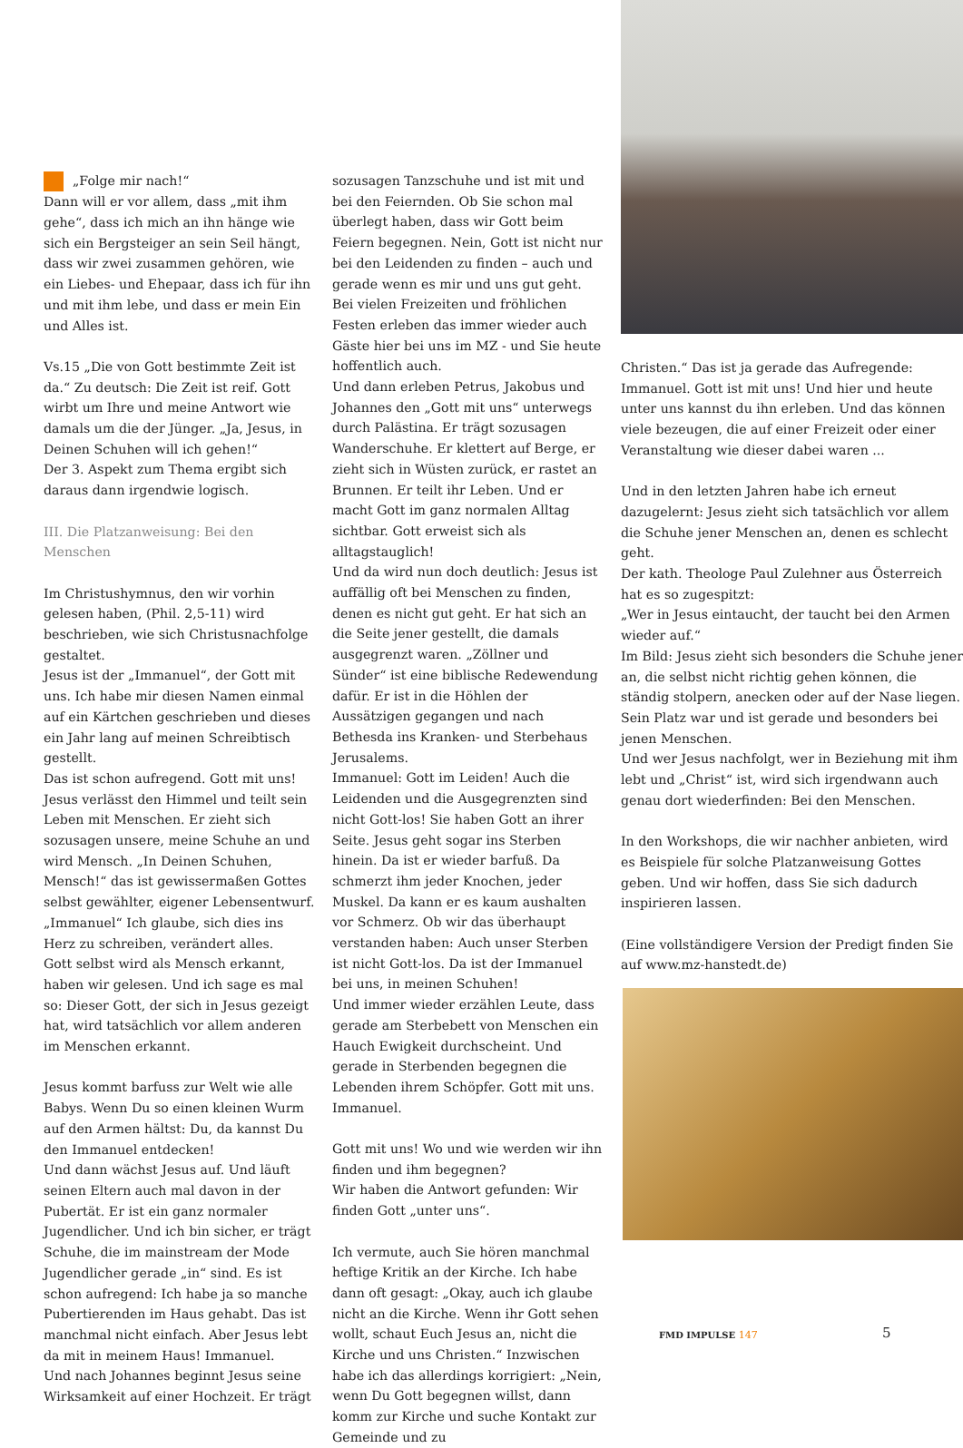„Folge mir nach!“
Dann will er vor allem, dass „mit ihm gehe“, dass ich mich an ihn hänge wie sich ein Bergsteiger an sein Seil hängt, dass wir zwei zusammen gehören, wie ein Liebes- und Ehepaar, dass ich für ihn und mit ihm lebe, und dass er mein Ein und Alles ist.
Vs.15 „Die von Gott bestimmte Zeit ist da.“ Zu deutsch: Die Zeit ist reif. Gott wirbt um Ihre und meine Antwort wie damals um die der Jünger. „Ja, Jesus, in Deinen Schuhen will ich gehen!“
Der 3. Aspekt zum Thema ergibt sich daraus dann irgendwie logisch.
III. Die Platzanweisung: Bei den Menschen
Im Christushymnus, den wir vorhin gelesen haben, (Phil. 2,5-11) wird beschrieben, wie sich Christusnachfolge gestaltet.
Jesus ist der „Immanuel“, der Gott mit uns. Ich habe mir diesen Namen einmal auf ein Kärtchen geschrieben und dieses ein Jahr lang auf meinen Schreibtisch gestellt.
Das ist schon aufregend. Gott mit uns!
Jesus verlässt den Himmel und teilt sein Leben mit Menschen. Er zieht sich sozusagen unsere, meine Schuhe an und wird Mensch. „In Deinen Schuhen, Mensch!“ das ist gewissermaßen Gottes selbst gewählter, eigener Lebensentwurf.
„Immanuel“ Ich glaube, sich dies ins Herz zu schreiben, verändert alles.
Gott selbst wird als Mensch erkannt, haben wir gelesen. Und ich sage es mal so: Dieser Gott, der sich in Jesus gezeigt hat, wird tatsächlich vor allem anderen im Menschen erkannt.
Jesus kommt barfuss zur Welt wie alle Babys. Wenn Du so einen kleinen Wurm auf den Armen hältst: Du, da kannst Du den Immanuel entdecken!
Und dann wächst Jesus auf. Und läuft seinen Eltern auch mal davon in der Pubertät. Er ist ein ganz normaler Jugendlicher. Und ich bin sicher, er trägt Schuhe, die im mainstream der Mode Jugendlicher gerade „in“ sind. Es ist schon aufregend: Ich habe ja so manche Pubertierenden im Haus gehabt. Das ist manchmal nicht einfach. Aber Jesus lebt da mit in meinem Haus! Immanuel.
Und nach Johannes beginnt Jesus seine Wirksamkeit auf einer Hochzeit. Er trägt
sozusagen Tanzschuhe und ist mit und bei den Feiernden. Ob Sie schon mal überlegt haben, dass wir Gott beim Feiern begegnen. Nein, Gott ist nicht nur bei den Leidenden zu finden – auch und gerade wenn es mir und uns gut geht. Bei vielen Freizeiten und fröhlichen Festen erleben das immer wieder auch Gäste hier bei uns im MZ - und Sie heute hoffentlich auch.
Und dann erleben Petrus, Jakobus und Johannes den „Gott mit uns“ unterwegs durch Palästina. Er trägt sozusagen Wanderschuhe. Er klettert auf Berge, er zieht sich in Wüsten zurück, er rastet an Brunnen. Er teilt ihr Leben. Und er macht Gott im ganz normalen Alltag sichtbar. Gott erweist sich als alltagstauglich!
Und da wird nun doch deutlich: Jesus ist auffällig oft bei Menschen zu finden, denen es nicht gut geht. Er hat sich an die Seite jener gestellt, die damals ausgegrenzt waren. „Zöllner und Sünder“ ist eine biblische Redewendung dafür. Er ist in die Höhlen der Aussätzigen gegangen und nach Bethesda ins Kranken- und Sterbehaus Jerusalems.
Immanuel: Gott im Leiden! Auch die Leidenden und die Ausgegrenzten sind nicht Gott-los! Sie haben Gott an ihrer Seite. Jesus geht sogar ins Sterben hinein. Da ist er wieder barfuß. Da schmerzt ihm jeder Knochen, jeder Muskel. Da kann er es kaum aushalten vor Schmerz. Ob wir das überhaupt verstanden haben: Auch unser Sterben ist nicht Gott-los. Da ist der Immanuel bei uns, in meinen Schuhen!
Und immer wieder erzählen Leute, dass gerade am Sterbebett von Menschen ein Hauch Ewigkeit durchscheint. Und gerade in Sterbenden begegnen die Lebenden ihrem Schöpfer. Gott mit uns. Immanuel.
Gott mit uns! Wo und wie werden wir ihn finden und ihm begegnen?
Wir haben die Antwort gefunden: Wir finden Gott „unter uns“.
Ich vermute, auch Sie hören manchmal heftige Kritik an der Kirche. Ich habe dann oft gesagt: „Okay, auch ich glaube nicht an die Kirche. Wenn ihr Gott sehen wollt, schaut Euch Jesus an, nicht die Kirche und uns Christen.“ Inzwischen habe ich das allerdings korrigiert: „Nein, wenn Du Gott begegnen willst, dann komm zur Kirche und suche Kontakt zur Gemeinde und zu
Christen.“ Das ist ja gerade das Aufregende: Immanuel. Gott ist mit uns! Und hier und heute unter uns kannst du ihn erleben. Und das können viele bezeugen, die auf einer Freizeit oder einer Veranstaltung wie dieser dabei waren ...
Und in den letzten Jahren habe ich erneut dazugelernt: Jesus zieht sich tatsächlich vor allem die Schuhe jener Menschen an, denen es schlecht geht.
Der kath. Theologe Paul Zulehner aus Österreich hat es so zugespitzt:
„Wer in Jesus eintaucht, der taucht bei den Armen wieder auf.“
Im Bild: Jesus zieht sich besonders die Schuhe jener an, die selbst nicht richtig gehen können, die ständig stolpern, anecken oder auf der Nase liegen. Sein Platz war und ist gerade und besonders bei jenen Menschen.
Und wer Jesus nachfolgt, wer in Beziehung mit ihm lebt und „Christ“ ist, wird sich irgendwann auch genau dort wiederfinden: Bei den Menschen.
In den Workshops, die wir nachher anbieten, wird es Beispiele für solche Platzanweisung Gottes geben. Und wir hoffen, dass Sie sich dadurch inspirieren lassen.
(Eine vollständigere Version der Predigt finden Sie auf www.mz-hanstedt.de)
FMD IMPULSE 147 5